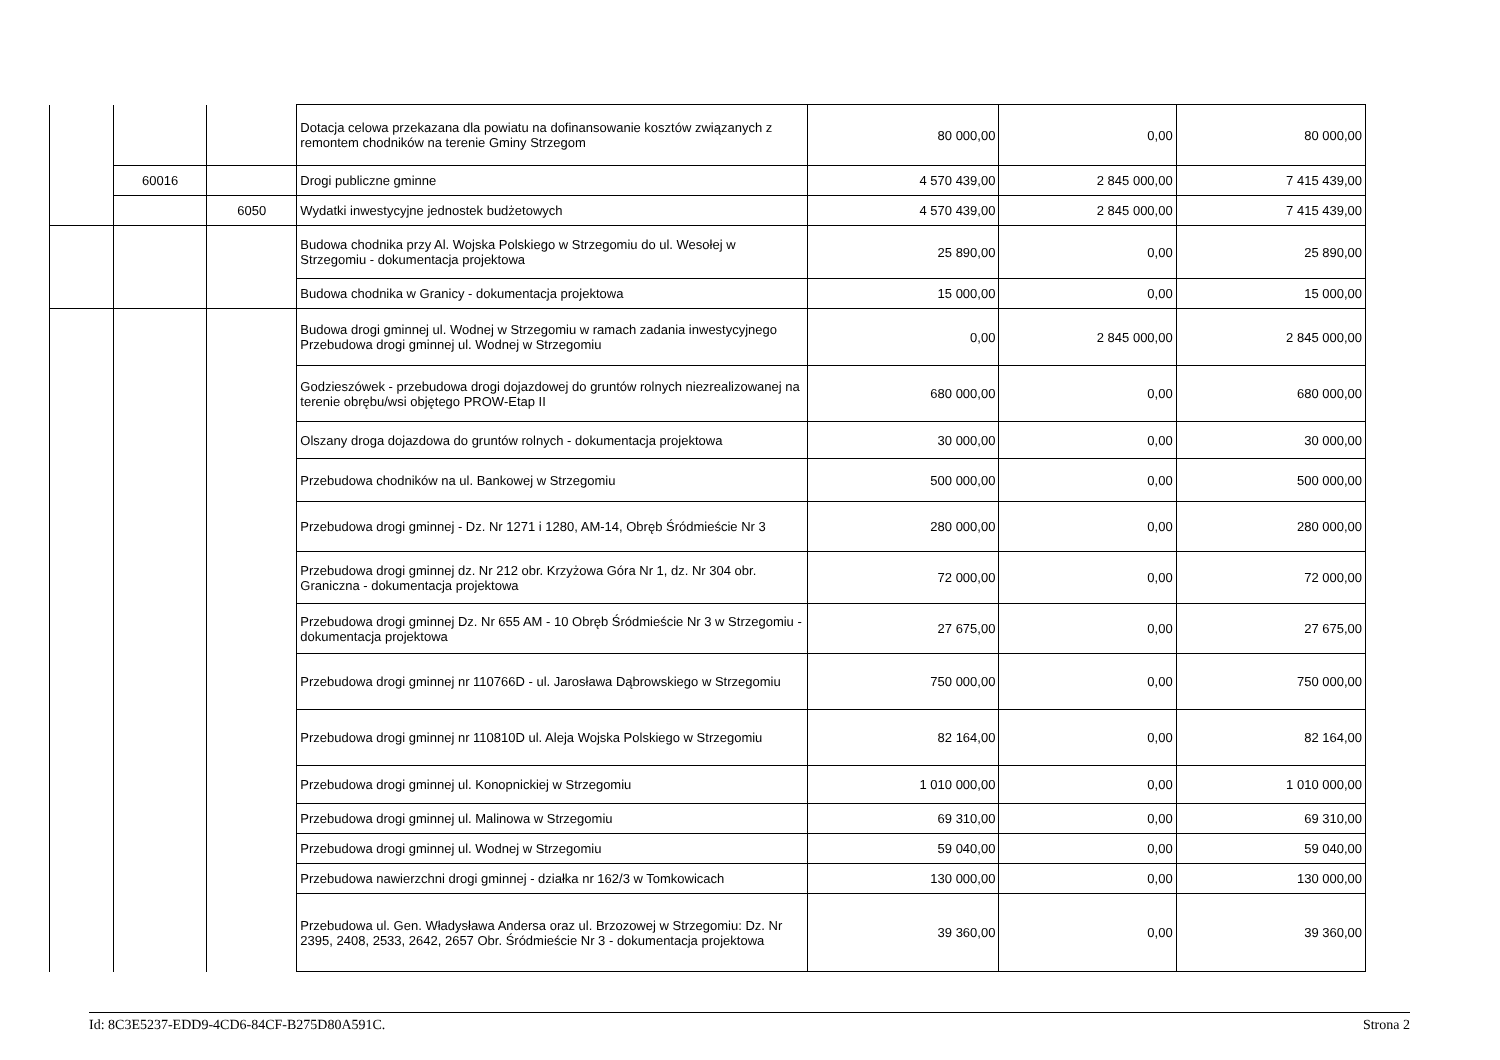| | | | Dotacja celowa przekazana dla powiatu na dofinansowanie kosztów związanych z remontem chodników na terenie Gminy Strzegom | 80 000,00 | 0,00 | 80 000,00 |
| | 60016 | | Drogi publiczne gminne | 4 570 439,00 | 2 845 000,00 | 7 415 439,00 |
| | | 6050 | Wydatki inwestycyjne jednostek budżetowych | 4 570 439,00 | 2 845 000,00 | 7 415 439,00 |
| | | | Budowa chodnika przy Al. Wojska Polskiego w Strzegomiu do ul. Wesołej w Strzegomiu - dokumentacja projektowa | 25 890,00 | 0,00 | 25 890,00 |
| | | | Budowa chodnika w Granicy - dokumentacja projektowa | 15 000,00 | 0,00 | 15 000,00 |
| | | | Budowa drogi gminnej ul. Wodnej w Strzegomiu w ramach zadania inwestycyjnego Przebudowa drogi gminnej ul. Wodnej w Strzegomiu | 0,00 | 2 845 000,00 | 2 845 000,00 |
| | | | Godzieszówek - przebudowa drogi dojazdowej do gruntów rolnych niezrealizowanej na terenie obrębu/wsi objętego PROW-Etap II | 680 000,00 | 0,00 | 680 000,00 |
| | | | Olszany droga dojazdowa do gruntów rolnych - dokumentacja projektowa | 30 000,00 | 0,00 | 30 000,00 |
| | | | Przebudowa chodników na ul. Bankowej w Strzegomiu | 500 000,00 | 0,00 | 500 000,00 |
| | | | Przebudowa drogi gminnej - Dz. Nr 1271 i 1280, AM-14, Obręb Śródmieście Nr 3 | 280 000,00 | 0,00 | 280 000,00 |
| | | | Przebudowa drogi gminnej dz. Nr 212 obr. Krzyżowa Góra Nr 1, dz. Nr 304 obr. Graniczna - dokumentacja projektowa | 72 000,00 | 0,00 | 72 000,00 |
| | | | Przebudowa drogi gminnej Dz. Nr 655 AM - 10 Obręb Śródmieście Nr 3 w Strzegomiu - dokumentacja projektowa | 27 675,00 | 0,00 | 27 675,00 |
| | | | Przebudowa drogi gminnej nr 110766D - ul. Jarosława Dąbrowskiego w Strzegomiu | 750 000,00 | 0,00 | 750 000,00 |
| | | | Przebudowa drogi gminnej nr 110810D ul. Aleja Wojska Polskiego w Strzegomiu | 82 164,00 | 0,00 | 82 164,00 |
| | | | Przebudowa drogi gminnej ul. Konopnickiej w Strzegomiu | 1 010 000,00 | 0,00 | 1 010 000,00 |
| | | | Przebudowa drogi gminnej ul. Malinowa w Strzegomiu | 69 310,00 | 0,00 | 69 310,00 |
| | | | Przebudowa drogi gminnej ul. Wodnej w Strzegomiu | 59 040,00 | 0,00 | 59 040,00 |
| | | | Przebudowa nawierzchni drogi gminnej - działka nr 162/3 w Tomkowicach | 130 000,00 | 0,00 | 130 000,00 |
| | | | Przebudowa ul. Gen. Władysława Andersa oraz ul. Brzozowej w Strzegomiu: Dz. Nr 2395, 2408, 2533, 2642, 2657 Obr. Śródmieście Nr 3 - dokumentacja projektowa | 39 360,00 | 0,00 | 39 360,00 |
Id: 8C3E5237-EDD9-4CD6-84CF-B275D80A591C. Strona 2